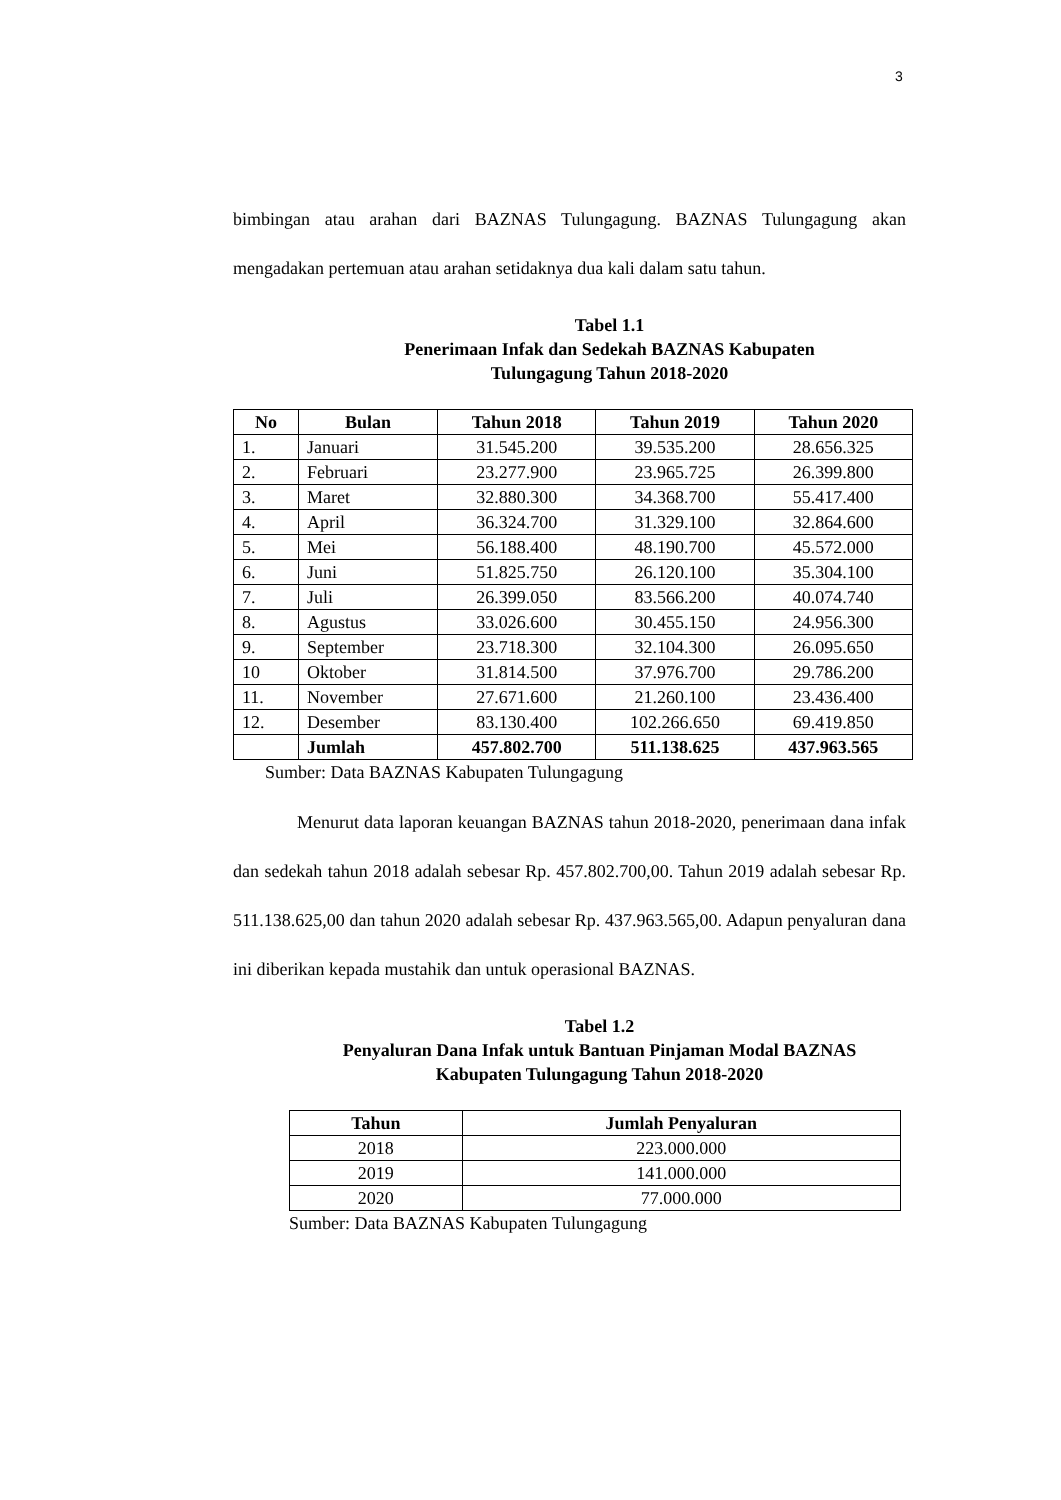3
bimbingan atau arahan dari BAZNAS Tulungagung. BAZNAS Tulungagung akan mengadakan pertemuan atau arahan setidaknya dua kali dalam satu tahun.
Tabel 1.1
Penerimaan Infak dan Sedekah BAZNAS Kabupaten
Tulungagung Tahun 2018-2020
| No | Bulan | Tahun 2018 | Tahun 2019 | Tahun 2020 |
| --- | --- | --- | --- | --- |
| 1. | Januari | 31.545.200 | 39.535.200 | 28.656.325 |
| 2. | Februari | 23.277.900 | 23.965.725 | 26.399.800 |
| 3. | Maret | 32.880.300 | 34.368.700 | 55.417.400 |
| 4. | April | 36.324.700 | 31.329.100 | 32.864.600 |
| 5. | Mei | 56.188.400 | 48.190.700 | 45.572.000 |
| 6. | Juni | 51.825.750 | 26.120.100 | 35.304.100 |
| 7. | Juli | 26.399.050 | 83.566.200 | 40.074.740 |
| 8. | Agustus | 33.026.600 | 30.455.150 | 24.956.300 |
| 9. | September | 23.718.300 | 32.104.300 | 26.095.650 |
| 10 | Oktober | 31.814.500 | 37.976.700 | 29.786.200 |
| 11. | November | 27.671.600 | 21.260.100 | 23.436.400 |
| 12. | Desember | 83.130.400 | 102.266.650 | 69.419.850 |
| | Jumlah | 457.802.700 | 511.138.625 | 437.963.565 |
Sumber: Data BAZNAS Kabupaten Tulungagung
Menurut data laporan keuangan BAZNAS tahun 2018-2020, penerimaan dana infak dan sedekah tahun 2018 adalah sebesar Rp. 457.802.700,00. Tahun 2019 adalah sebesar Rp. 511.138.625,00 dan tahun 2020 adalah sebesar Rp. 437.963.565,00. Adapun penyaluran dana ini diberikan kepada mustahik dan untuk operasional BAZNAS.
Tabel 1.2
Penyaluran Dana Infak untuk Bantuan Pinjaman Modal BAZNAS
Kabupaten Tulungagung Tahun 2018-2020
| Tahun | Jumlah Penyaluran |
| --- | --- |
| 2018 | 223.000.000 |
| 2019 | 141.000.000 |
| 2020 | 77.000.000 |
Sumber: Data BAZNAS Kabupaten Tulungagung